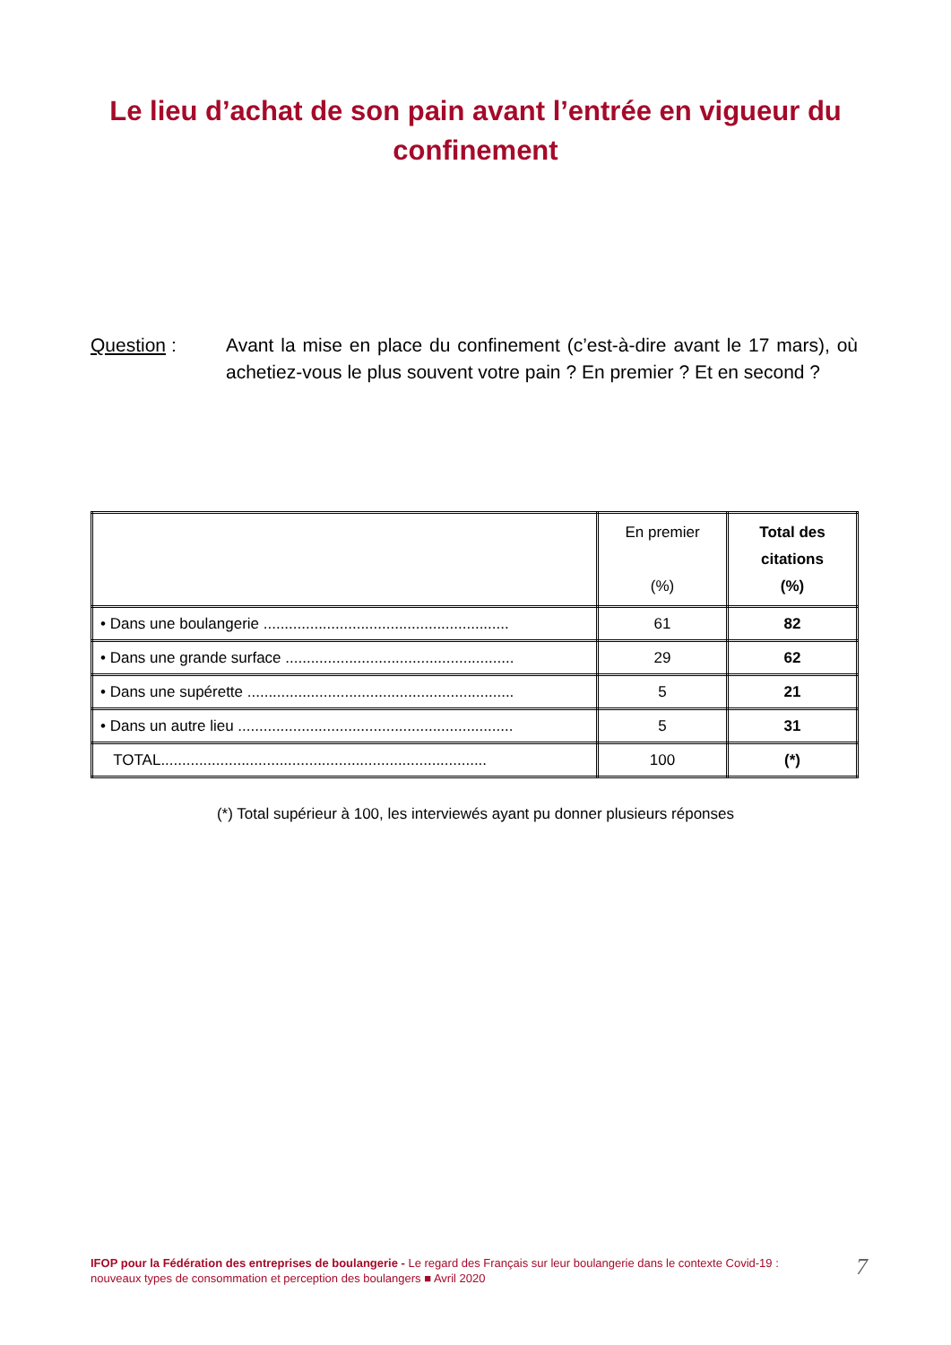Le lieu d’achat de son pain avant l’entrée en vigueur du
confinement
Question : Avant la mise en place du confinement (c’est-à-dire avant le 17 mars), où achetiez-vous le plus souvent votre pain ? En premier ? Et en second ?
| | En premier (%) | Total des citations (%) |
| --- | --- | --- |
| • Dans une boulangerie .......................................................... | 61 | 82 |
| • Dans une grande surface ...................................................... | 29 | 62 |
| • Dans une supérette ............................................................... | 5 | 21 |
| • Dans un autre lieu ................................................................. | 5 | 31 |
| TOTAL............................................................................. | 100 | (*) |
(*) Total supérieur à 100, les interviewés ayant pu donner plusieurs réponses
IFOP pour la Fédération des entreprises de boulangerie - Le regard des Français sur leur boulangerie dans le contexte Covid-19 : nouveaux types de consommation et perception des boulangers ■ Avril 2020
7